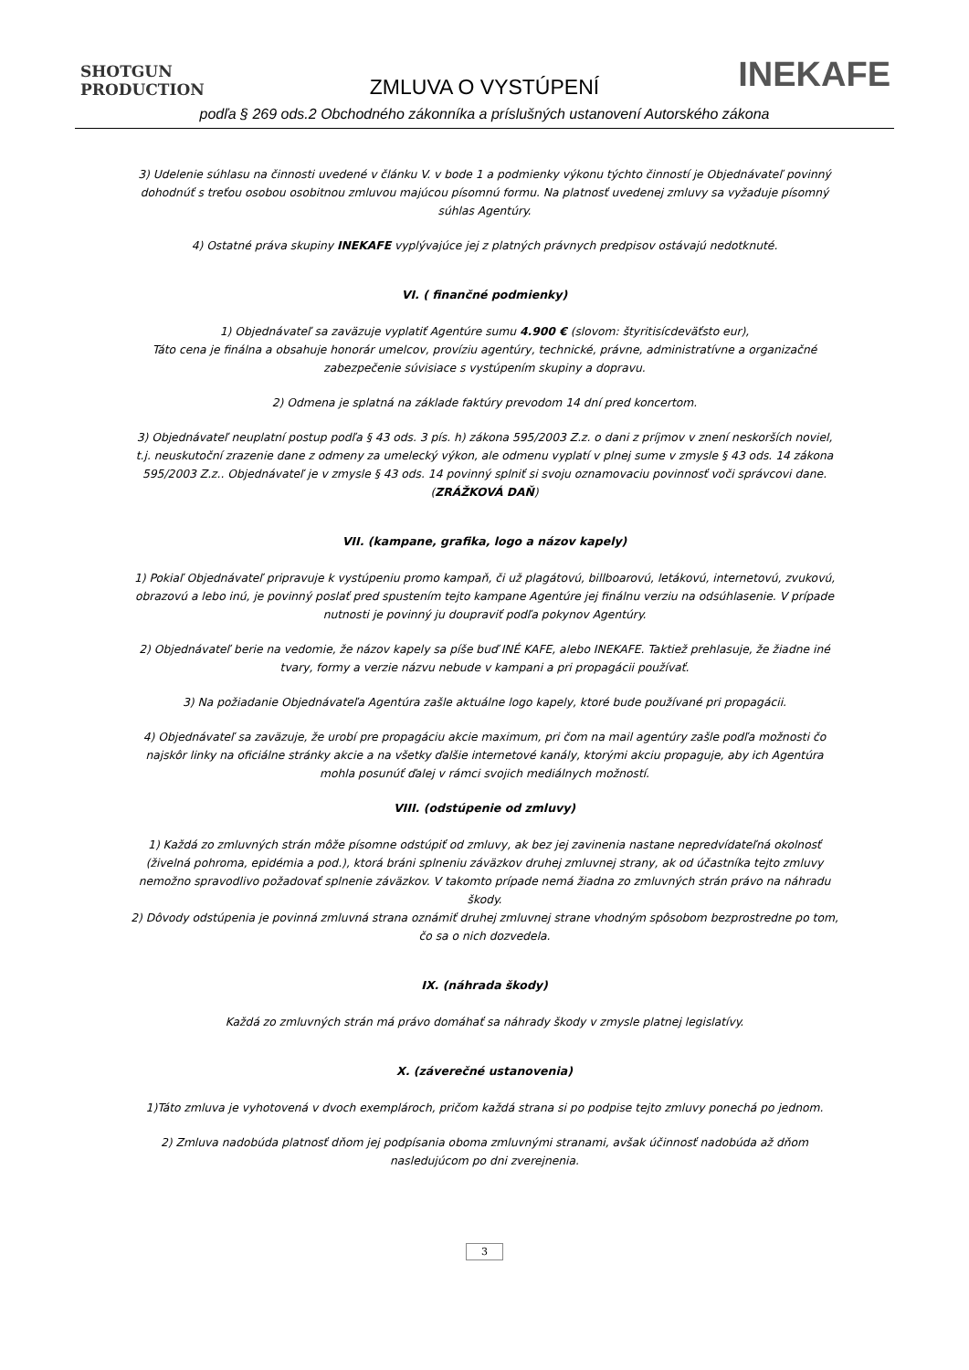SHOTGUN
PRODUCTION
ZMLUVA O VYSTÚPENÍ INEKAFE
podľa § 269 ods.2 Obchodného zákonníka a príslušných ustanovení Autorského zákona
3) Udelenie súhlasu na činnosti uvedené v článku V. v bode 1 a podmienky výkonu týchto činností je Objednávateľ povinný dohodnúť s treťou osobou osobitnou zmluvou majúcou písomnú formu. Na platnosť uvedenej zmluvy sa vyžaduje písomný súhlas Agentúry.
4) Ostatné práva skupiny INEKAFE vyplývajúce jej z platných právnych predpisov ostávajú nedotknuté.
VI. ( finančné podmienky)
1) Objednávateľ sa zaväzuje vyplatiť Agentúre sumu 4.900 € (slovom: štyritisícdeväťsto eur),
Táto cena je finálna a obsahuje honorár umelcov, províziu agentúry, technické, právne, administratívne a organizačné zabezpečenie súvisiace s vystúpením skupiny a dopravu.
2) Odmena je splatná na základe faktúry prevodom 14 dní pred koncertom.
3) Objednávateľ neuplatní postup podľa § 43 ods. 3 pís. h) zákona 595/2003 Z.z. o dani z príjmov v znení neskorších noviel, t.j. neuskutoční zrazenie dane z odmeny za umelecký výkon, ale odmenu vyplatí v plnej sume v zmysle § 43 ods. 14 zákona 595/2003 Z.z.. Objednávateľ je v zmysle § 43 ods. 14 povinný splniť si svoju oznamovaciu povinnosť voči správcovi dane. (ZRÁŽKOVÁ DAŇ)
VII. (kampane, grafika, logo a názov kapely)
1) Pokiaľ Objednávateľ pripravuje k vystúpeniu promo kampaň, či už plagátovú, billboarovú, letákovú, internetovú, zvukovú, obrazovú a lebo inú, je povinný poslať pred spustením tejto kampane Agentúre jej finálnu verziu na odsúhlasenie. V prípade nutnosti je povinný ju doupraviť podľa pokynov Agentúry.
2) Objednávateľ berie na vedomie, že názov kapely sa píše buď INÉ KAFE, alebo INEKAFE. Taktiež prehlasuje, že žiadne iné tvary, formy a verzie názvu nebude v kampani a pri propagácii používať.
3) Na požiadanie Objednávateľa Agentúra zašle aktuálne logo kapely, ktoré bude používané pri propagácii.
4) Objednávateľ sa zaväzuje, že urobí pre propagáciu akcie maximum, pri čom na mail agentúry zašle podľa možnosti čo najskôr linky na oficiálne stránky akcie a na všetky ďalšie internetové kanály, ktorými akciu propaguje, aby ich Agentúra mohla posunúť ďalej v rámci svojich mediálnych možností.
VIII. (odstúpenie od zmluvy)
1) Každá zo zmluvných strán môže písomne odstúpiť od zmluvy, ak bez jej zavinenia nastane nepredvídateľná okolnosť (živelná pohroma, epidémia a pod.), ktorá bráni splneniu záväzkov druhej zmluvnej strany, ak od účastníka tejto zmluvy nemožno spravodlivo požadovať splnenie záväzkov. V takomto prípade nemá žiadna zo zmluvných strán právo na náhradu škody.
2) Dôvody odstúpenia je povinná zmluvná strana oznámiť druhej zmluvnej strane vhodným spôsobom bezprostredne po tom, čo sa o nich dozvedela.
IX. (náhrada škody)
Každá zo zmluvných strán má právo domáhať sa náhrady škody v zmysle platnej legislatívy.
X. (záverečné ustanovenia)
1)Táto zmluva je vyhotovená v dvoch exemplároch, pričom každá strana si po podpise tejto zmluvy ponechá po jednom.
2) Zmluva nadobúda platnosť dňom jej podpísania oboma zmluvnými stranami, avšak účinnosť nadobúda až dňom nasledujúcom po dni zverejnenia.
3